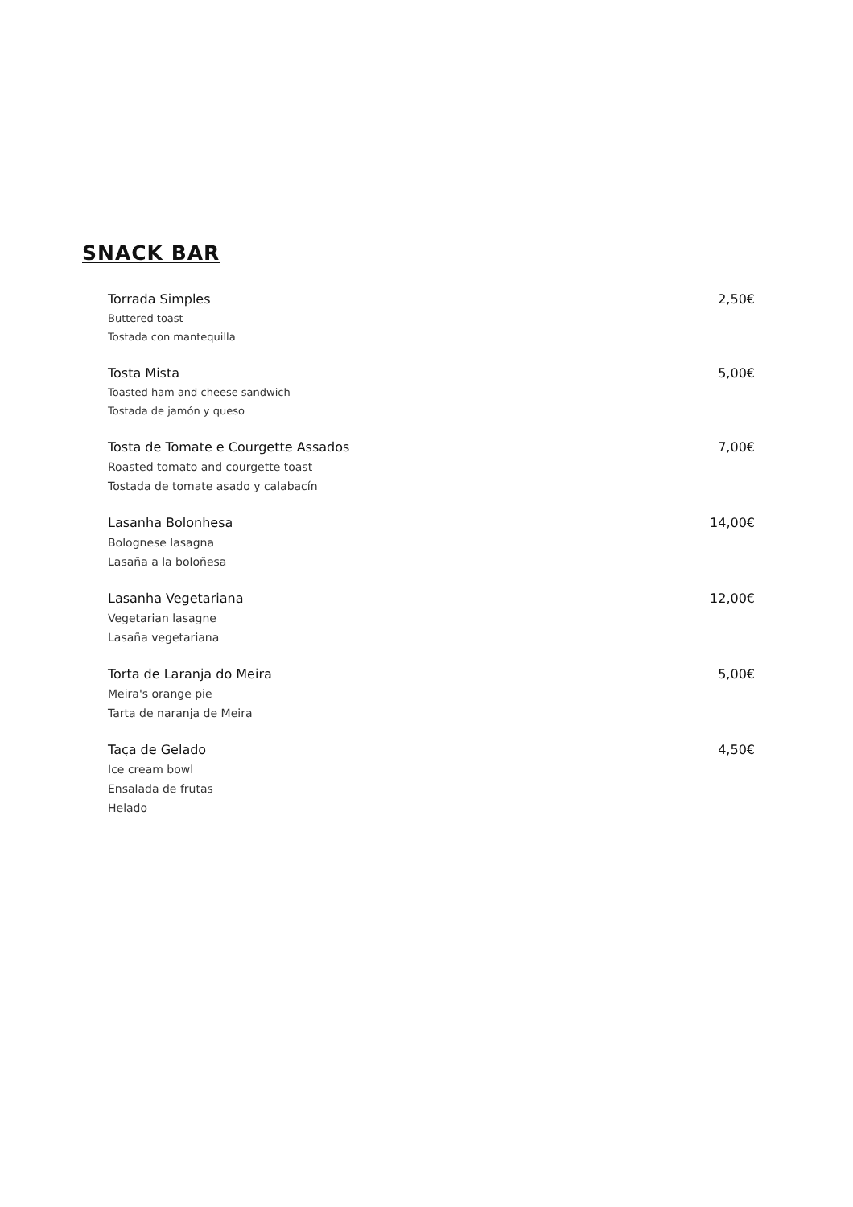SNACK BAR
Torrada Simples 2,50€
Buttered toast
Tostada con mantequilla
Tosta Mista 5,00€
Toasted ham and cheese sandwich
Tostada de jamón y queso
Tosta de Tomate e Courgette Assados 7,00€
Roasted tomato and courgette toast
Tostada de tomate asado y calabacín
Lasanha Bolonhesa 14,00€
Bolognese lasagna
Lasaña a la boloñesa
Lasanha Vegetariana 12,00€
Vegetarian lasagne
Lasaña vegetariana
Torta de Laranja do Meira 5,00€
Meira's orange pie
Tarta de naranja de Meira
Taça de Gelado 4,50€
Ice cream bowl
Ensalada de frutas
Helado